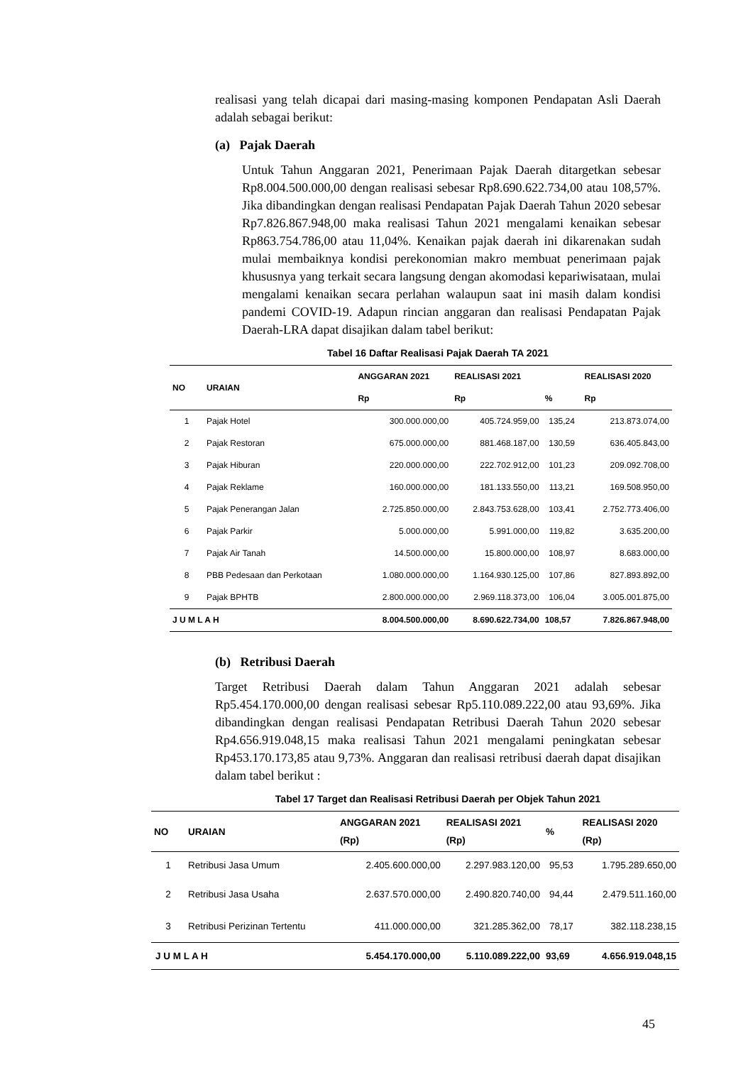realisasi yang telah dicapai dari masing-masing komponen Pendapatan Asli Daerah adalah sebagai berikut:
(a) Pajak Daerah
Untuk Tahun Anggaran 2021, Penerimaan Pajak Daerah ditargetkan sebesar Rp8.004.500.000,00 dengan realisasi sebesar Rp8.690.622.734,00 atau 108,57%. Jika dibandingkan dengan realisasi Pendapatan Pajak Daerah Tahun 2020 sebesar Rp7.826.867.948,00 maka realisasi Tahun 2021 mengalami kenaikan sebesar Rp863.754.786,00 atau 11,04%. Kenaikan pajak daerah ini dikarenakan sudah mulai membaiknya kondisi perekonomian makro membuat penerimaan pajak khususnya yang terkait secara langsung dengan akomodasi kepariwisataan, mulai mengalami kenaikan secara perlahan walaupun saat ini masih dalam kondisi pandemi COVID-19. Adapun rincian anggaran dan realisasi Pendapatan Pajak Daerah-LRA dapat disajikan dalam tabel berikut:
Tabel 16 Daftar Realisasi Pajak Daerah TA 2021
| NO | URAIAN | ANGGARAN 2021 | REALISASI 2021 | | REALISASI 2020 |
| --- | --- | --- | --- | --- | --- |
| | | Rp | Rp | % | Rp |
| 1 | Pajak Hotel | 300.000.000,00 | 405.724.959,00 | 135,24 | 213.873.074,00 |
| 2 | Pajak Restoran | 675.000.000,00 | 881.468.187,00 | 130,59 | 636.405.843,00 |
| 3 | Pajak Hiburan | 220.000.000,00 | 222.702.912,00 | 101,23 | 209.092.708,00 |
| 4 | Pajak Reklame | 160.000.000,00 | 181.133.550,00 | 113,21 | 169.508.950,00 |
| 5 | Pajak Penerangan Jalan | 2.725.850.000,00 | 2.843.753.628,00 | 103,41 | 2.752.773.406,00 |
| 6 | Pajak Parkir | 5.000.000,00 | 5.991.000,00 | 119,82 | 3.635.200,00 |
| 7 | Pajak Air Tanah | 14.500.000,00 | 15.800.000,00 | 108,97 | 8.683.000,00 |
| 8 | PBB Pedesaan dan Perkotaan | 1.080.000.000,00 | 1.164.930.125,00 | 107,86 | 827.893.892,00 |
| 9 | Pajak BPHTB | 2.800.000.000,00 | 2.969.118.373,00 | 106,04 | 3.005.001.875,00 |
| J U M L A H | | 8.004.500.000,00 | 8.690.622.734,00 | 108,57 | 7.826.867.948,00 |
(b) Retribusi Daerah
Target Retribusi Daerah dalam Tahun Anggaran 2021 adalah sebesar Rp5.454.170.000,00 dengan realisasi sebesar Rp5.110.089.222,00 atau 93,69%. Jika dibandingkan dengan realisasi Pendapatan Retribusi Daerah Tahun 2020 sebesar Rp4.656.919.048,15 maka realisasi Tahun 2021 mengalami peningkatan sebesar Rp453.170.173,85 atau 9,73%. Anggaran dan realisasi retribusi daerah dapat disajikan dalam tabel berikut :
Tabel 17 Target dan Realisasi Retribusi Daerah per Objek Tahun 2021
| NO | URAIAN | ANGGARAN 2021 (Rp) | REALISASI 2021 (Rp) | % | REALISASI 2020 (Rp) |
| --- | --- | --- | --- | --- | --- |
| 1 | Retribusi Jasa Umum | 2.405.600.000,00 | 2.297.983.120,00 | 95,53 | 1.795.289.650,00 |
| 2 | Retribusi Jasa Usaha | 2.637.570.000,00 | 2.490.820.740,00 | 94,44 | 2.479.511.160,00 |
| 3 | Retribusi Perizinan Tertentu | 411.000.000,00 | 321.285.362,00 | 78,17 | 382.118.238,15 |
| J U M L A H | | 5.454.170.000,00 | 5.110.089.222,00 | 93,69 | 4.656.919.048,15 |
45